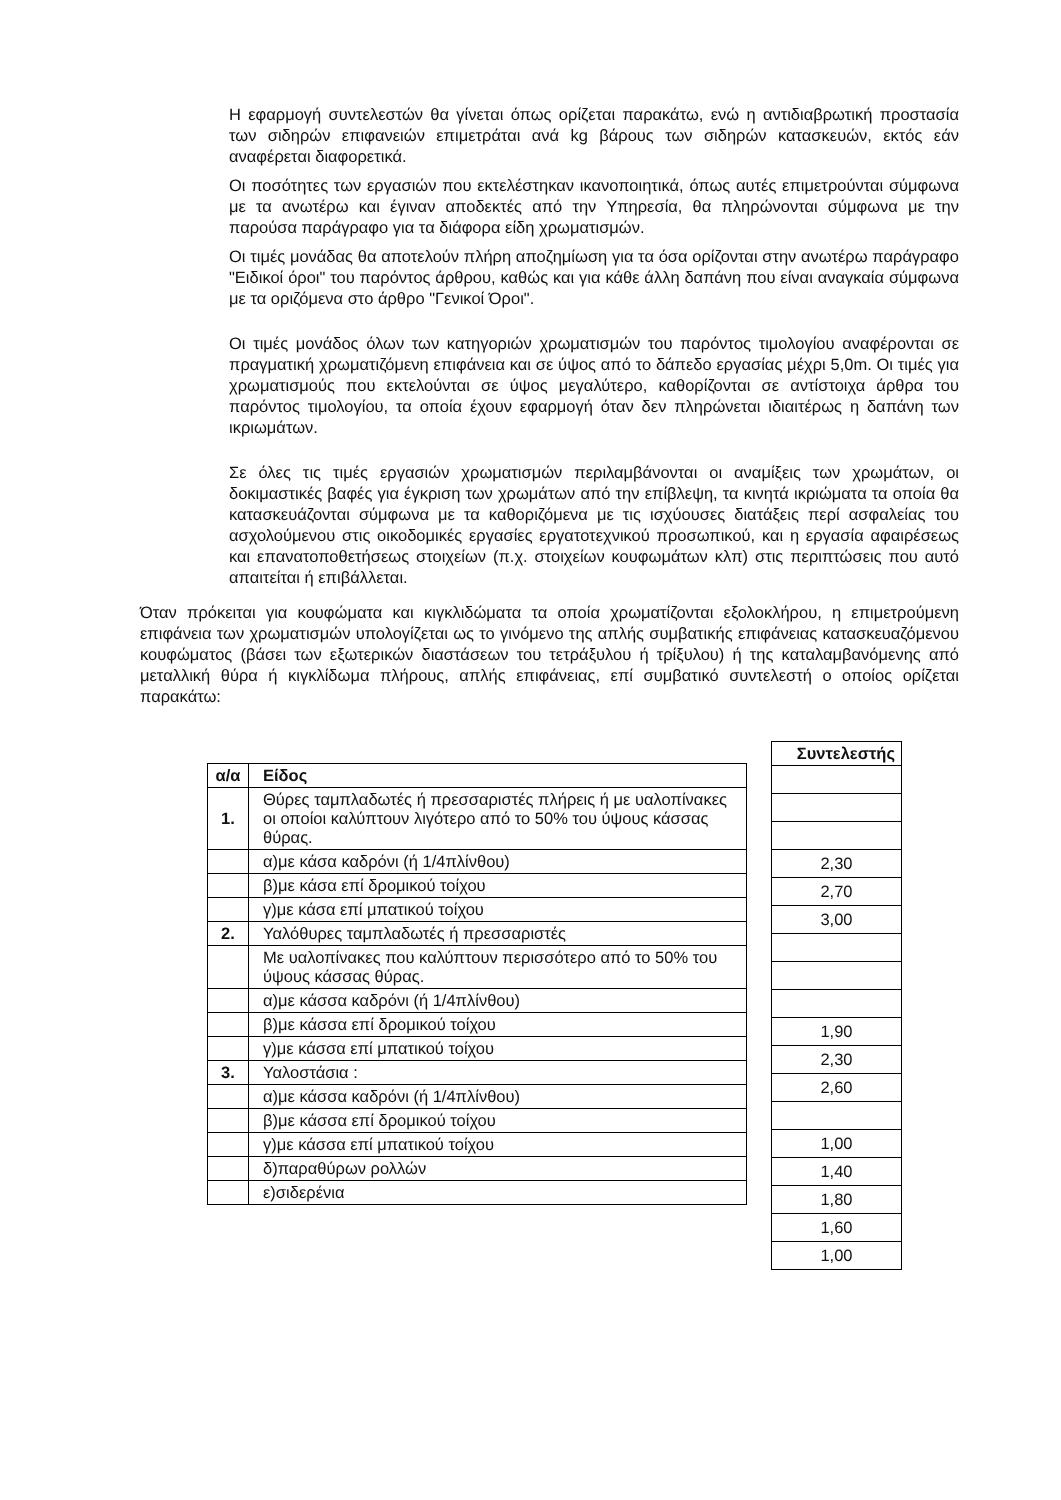Η εφαρμογή συντελεστών θα γίνεται όπως ορίζεται παρακάτω, ενώ η αντιδιαβρωτική προστασία των σιδηρών επιφανειών επιμετράται ανά kg βάρους των σιδηρών κατασκευών, εκτός εάν αναφέρεται διαφορετικά.
Οι ποσότητες των εργασιών που εκτελέστηκαν ικανοποιητικά, όπως αυτές επιμετρούνται σύμφωνα με τα ανωτέρω και έγιναν αποδεκτές από την Υπηρεσία, θα πληρώνονται σύμφωνα με την παρούσα παράγραφο για τα διάφορα είδη χρωματισμών.
Οι τιμές μονάδας θα αποτελούν πλήρη αποζημίωση για τα όσα ορίζονται στην ανωτέρω παράγραφο "Ειδικοί όροι" του παρόντος άρθρου, καθώς και για κάθε άλλη δαπάνη που είναι αναγκαία σύμφωνα με τα οριζόμενα στο άρθρο "Γενικοί Όροι".
Οι τιμές μονάδος όλων των κατηγοριών χρωματισμών του παρόντος τιμολογίου αναφέρονται σε πραγματική χρωματιζόμενη επιφάνεια και σε ύψος από το δάπεδο εργασίας μέχρι 5,0m. Οι τιμές για χρωματισμούς που εκτελούνται σε ύψος μεγαλύτερο, καθορίζονται σε αντίστοιχα άρθρα του παρόντος τιμολογίου, τα οποία έχουν εφαρμογή όταν δεν πληρώνεται ιδιαιτέρως η δαπάνη των ικριωμάτων.
Σε όλες τις τιμές εργασιών χρωματισμών περιλαμβάνονται οι αναμίξεις των χρωμάτων, οι δοκιμαστικές βαφές για έγκριση των χρωμάτων από την επίβλεψη, τα κινητά ικριώματα τα οποία θα κατασκευάζονται σύμφωνα με τα καθοριζόμενα με τις ισχύουσες διατάξεις περί ασφαλείας του ασχολούμενου στις οικοδομικές εργασίες εργατοτεχνικού προσωπικού, και η εργασία αφαιρέσεως και επανατοποθετήσεως στοιχείων (π.χ. στοιχείων κουφωμάτων κλπ) στις περιπτώσεις που αυτό απαιτείται ή επιβάλλεται.
Όταν πρόκειται για κουφώματα και κιγκλιδώματα τα οποία χρωματίζονται εξολοκλήρου, η επιμετρούμενη επιφάνεια των χρωματισμών υπολογίζεται ως το γινόμενο της απλής συμβατικής επιφάνειας κατασκευαζόμενου κουφώματος (βάσει των εξωτερικών διαστάσεων του τετράξυλου ή τρίξυλου) ή της καταλαμβανόμενης από μεταλλική θύρα ή κιγκλίδωμα πλήρους, απλής επιφάνειας, επί συμβατικό συντελεστή ο οποίος ορίζεται παρακάτω:
| α/α | Είδος |
| --- | --- |
| 1. | Θύρες ταμπλαδωτές ή πρεσσαριστές πλήρεις ή με υαλοπίνακες οι οποίοι καλύπτουν λιγότερο από το 50% του ύψους κάσσας θύρας. |
| | α)με κάσα καδρόνι (ή 1/4πλίνθου) |
| | β)με κάσα επί δρομικού τοίχου |
| | γ)με κάσα επί μπατικού τοίχου |
| 2. | Υαλόθυρες ταμπλαδωτές ή πρεσσαριστές |
| | Με υαλοπίνακες που καλύπτουν περισσότερο από το 50% του ύψους κάσσας θύρας. |
| | α)με κάσσα καδρόνι (ή 1/4πλίνθου) |
| | β)με κάσσα επί δρομικού τοίχου |
| | γ)με κάσσα επί μπατικού τοίχου |
| 3. | Υαλοστάσια : |
| | α)με κάσσα καδρόνι (ή 1/4πλίνθου) |
| | β)με κάσσα επί δρομικού τοίχου |
| | γ)με κάσσα επί μπατικού τοίχου |
| | δ)παραθύρων ρολλών |
| | ε)σιδερένια |
| Συντελεστής |
| --- |
| 2,30 |
| 2,70 |
| 3,00 |
| 1,90 |
| 2,30 |
| 2,60 |
| 1,00 |
| 1,40 |
| 1,80 |
| 1,60 |
| 1,00 |